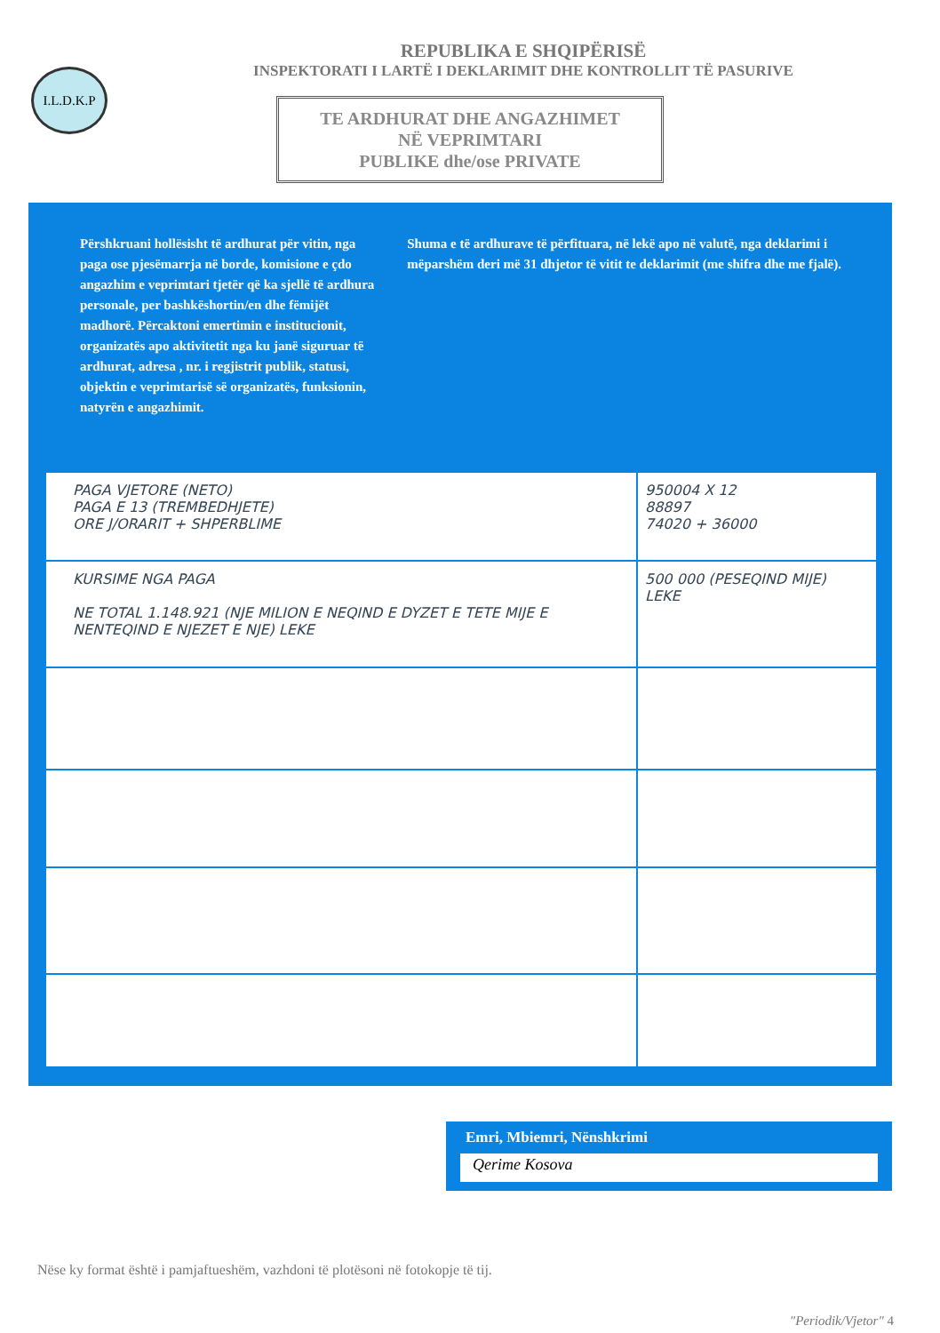I.L.D.K.P
REPUBLIKA E SHQIPËRISË
INSPEKTORATI I LARTË I DEKLARIMIT DHE KONTROLLIT TË PASURIVE
TE ARDHURAT DHE ANGAZHIMET
NË VEPRIMTARI
PUBLIKE dhe/ose PRIVATE
Përshkruani hollësisht të ardhurat për vitin, nga paga ose pjesëmarrja në borde, komisione e çdo angazhim e veprimtari tjetër që ka sjellë të ardhura personale, per bashkëshortin/en dhe fëmijët madhorë. Përcaktoni emertimin e institucionit, organizatës apo aktivitetit nga ku janë siguruar të ardhurat, adresa , nr. i regjistrit publik, statusi, objektin e veprimtarisë së organizatës, funksionin, natyrën e angazhimit.
Shuma e të ardhurave të përfituara, në lekë apo në valutë, nga deklarimi i mëparshëm deri më 31 dhjetor të vitit te deklarimit (me shifra dhe me fjalë).
| PAGA VJETORE (NETO) PAGA E 13 (TREMBEDHJETE) ORE J/ORARIT + SHPERBLIME | 950004 X 12 88897 74020 + 36000 |
| KURSIME NGA PAGA NE TOTAL 1.148.921 (NJE MILION E NEQIND E DYZET E TETE MIJE E NENTEQIND E NJEZET E NJE) LEKE | 500 000 (PESEQIND MIJE) LEKE |
Emri, Mbiemri, Nënshkrimi
Qerime Kosova
Nëse ky format është i pamjaftueshëm, vazhdoni të plotësoni në fotokopje të tij.
"Periodik/Vjetor" 4